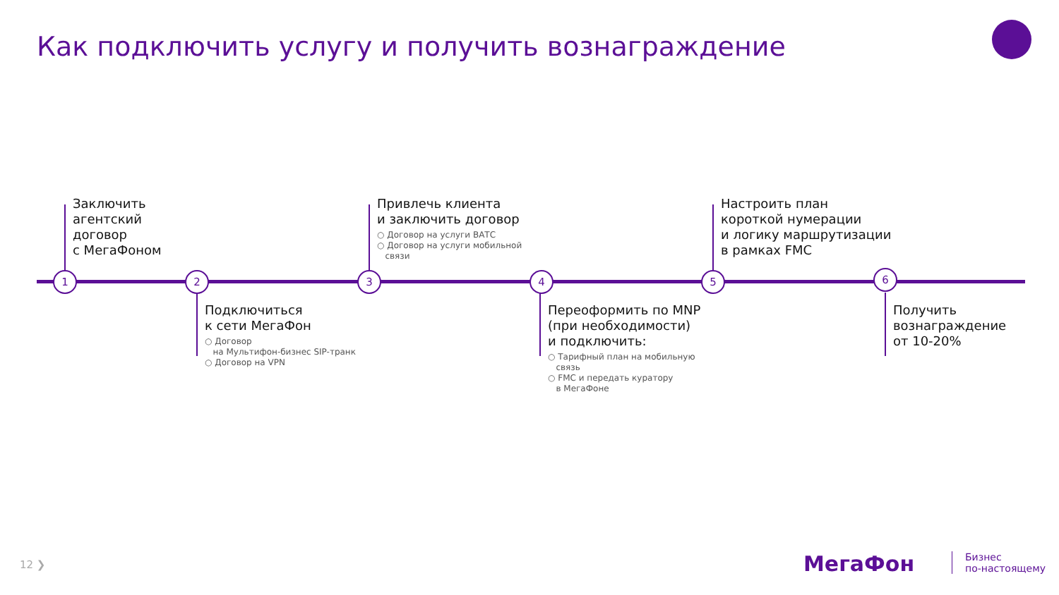Как подключить услугу и получить вознаграждение
1 2 3 4 5 6
Заключить
агентский
договор
с МегаФоном
Подключиться
к сети МегаФон
○ Договор
на Мультифон-бизнес SIP-транк
○ Договор на VPN
Привлечь клиента
и заключить договор
○ Договор на услуги ВАТС
○ Договор на услуги мобильной
связи
Переоформить по MNP
(при необходимости)
и подключить:
○ Тарифный план на мобильную
связь
○ FMC и передать куратору
в МегаФоне
Настроить план
короткой нумерации
и логику маршрутизации
в рамках FMC
Получить
вознаграждение
от 10-20%
12 ❯ МегаФон
Бизнес
по-настоящему